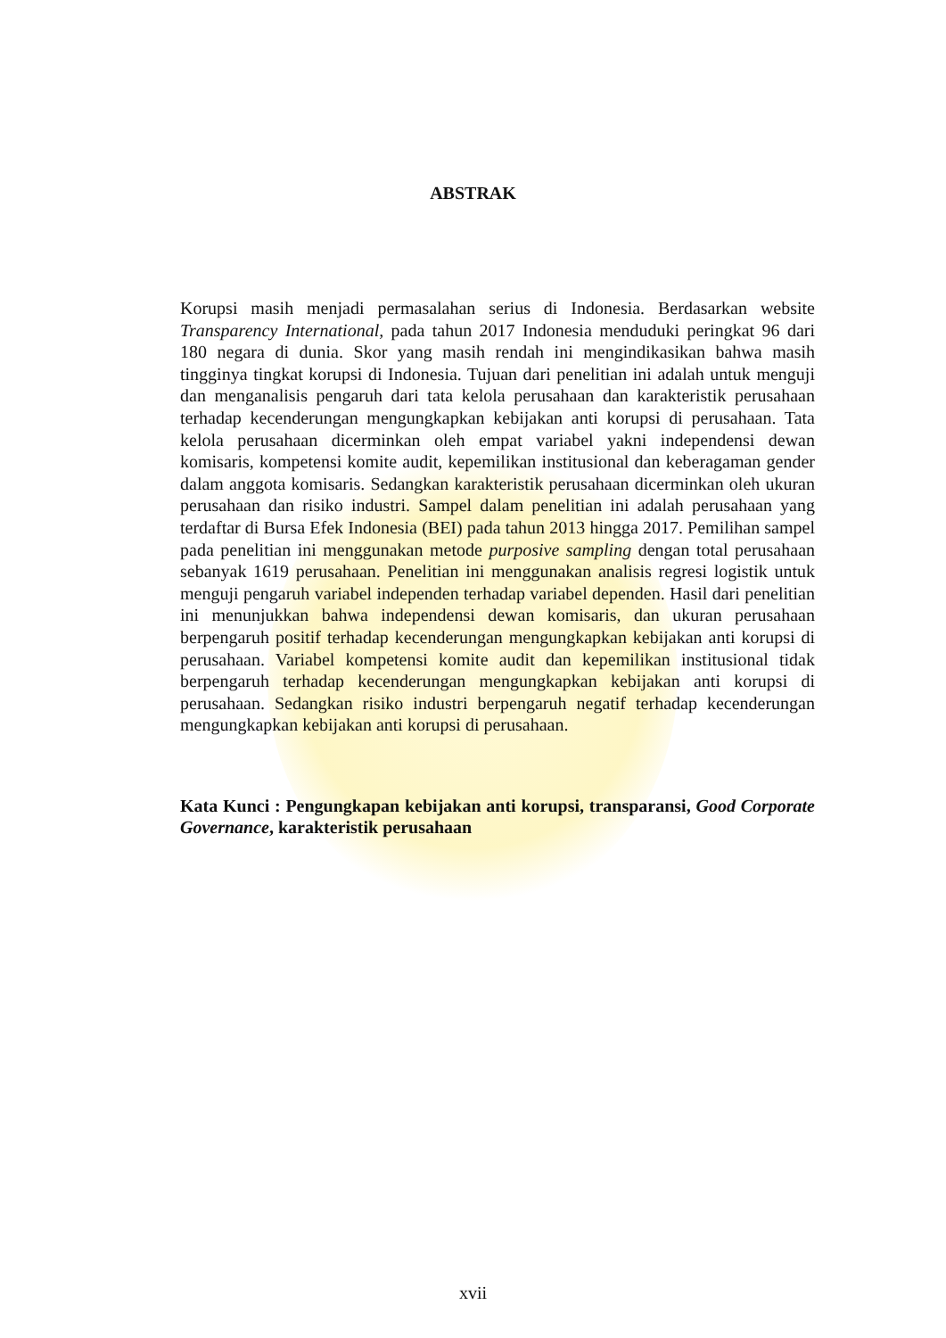ABSTRAK
Korupsi masih menjadi permasalahan serius di Indonesia. Berdasarkan website Transparency International, pada tahun 2017 Indonesia menduduki peringkat 96 dari 180 negara di dunia. Skor yang masih rendah ini mengindikasikan bahwa masih tingginya tingkat korupsi di Indonesia. Tujuan dari penelitian ini adalah untuk menguji dan menganalisis pengaruh dari tata kelola perusahaan dan karakteristik perusahaan terhadap kecenderungan mengungkapkan kebijakan anti korupsi di perusahaan. Tata kelola perusahaan dicerminkan oleh empat variabel yakni independensi dewan komisaris, kompetensi komite audit, kepemilikan institusional dan keberagaman gender dalam anggota komisaris. Sedangkan karakteristik perusahaan dicerminkan oleh ukuran perusahaan dan risiko industri. Sampel dalam penelitian ini adalah perusahaan yang terdaftar di Bursa Efek Indonesia (BEI) pada tahun 2013 hingga 2017. Pemilihan sampel pada penelitian ini menggunakan metode purposive sampling dengan total perusahaan sebanyak 1619 perusahaan. Penelitian ini menggunakan analisis regresi logistik untuk menguji pengaruh variabel independen terhadap variabel dependen. Hasil dari penelitian ini menunjukkan bahwa independensi dewan komisaris, dan ukuran perusahaan berpengaruh positif terhadap kecenderungan mengungkapkan kebijakan anti korupsi di perusahaan. Variabel kompetensi komite audit dan kepemilikan institusional tidak berpengaruh terhadap kecenderungan mengungkapkan kebijakan anti korupsi di perusahaan. Sedangkan risiko industri berpengaruh negatif terhadap kecenderungan mengungkapkan kebijakan anti korupsi di perusahaan.
Kata Kunci : Pengungkapan kebijakan anti korupsi, transparansi, Good Corporate Governance, karakteristik perusahaan
xvii